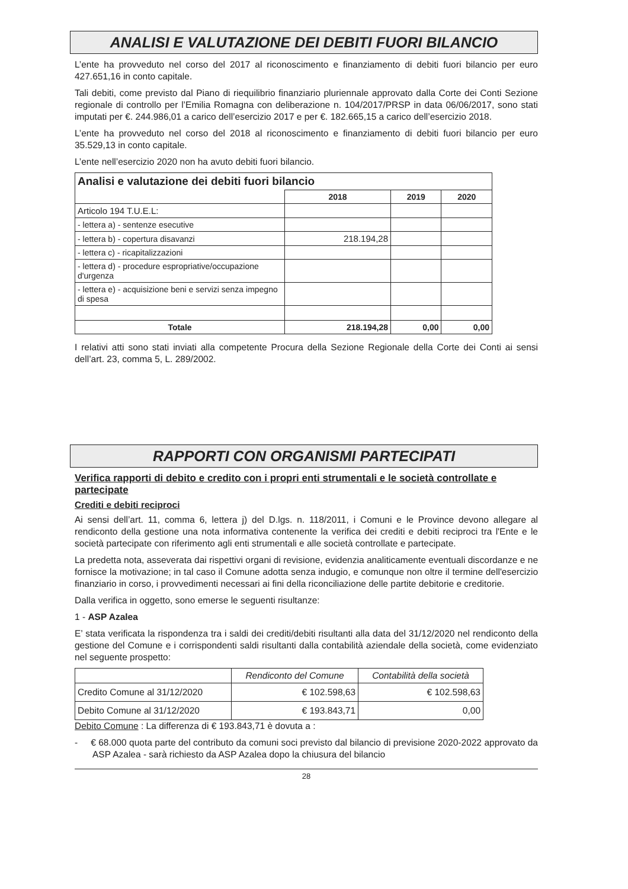ANALISI E VALUTAZIONE DEI DEBITI FUORI BILANCIO
L’ente ha provveduto nel corso del 2017 al riconoscimento e finanziamento di debiti fuori bilancio per euro 427.651,16 in conto capitale.
Tali debiti, come previsto dal Piano di riequilibrio finanziario pluriennale approvato dalla Corte dei Conti Sezione regionale di controllo per l’Emilia Romagna con deliberazione n. 104/2017/PRSP in data 06/06/2017, sono stati imputati per €. 244.986,01 a carico dell’esercizio 2017 e per €. 182.665,15 a carico dell’esercizio 2018.
L’ente ha provveduto nel corso del 2018 al riconoscimento e finanziamento di debiti fuori bilancio per euro 35.529,13 in conto capitale.
L’ente nell’esercizio 2020 non ha avuto debiti fuori bilancio.
| Analisi e valutazione dei debiti fuori bilancio | | | |
| --- | --- | --- | --- |
| | 2018 | 2019 | 2020 |
| Articolo 194 T.U.E.L: | | | |
| - lettera a) - sentenze esecutive | | | |
| - lettera b) - copertura disavanzi | 218.194,28 | | |
| - lettera c) - ricapitalizzazioni | | | |
| - lettera d) - procedure espropriative/occupazione d'urgenza | | | |
| - lettera e) - acquisizione beni e servizi senza impegno di spesa | | | |
| Totale | 218.194,28 | 0,00 | 0,00 |
I relativi atti sono stati inviati alla competente Procura della Sezione Regionale della Corte dei Conti ai sensi dell’art. 23, comma 5, L. 289/2002.
RAPPORTI CON ORGANISMI PARTECIPATI
Verifica rapporti di debito e credito con i propri enti strumentali e le società controllate e partecipate
Crediti e debiti reciproci
Ai sensi dell’art. 11, comma 6, lettera j) del D.lgs. n. 118/2011, i Comuni e le Province devono allegare al rendiconto della gestione una nota informativa contenente la verifica dei crediti e debiti reciproci tra l'Ente e le società partecipate con riferimento agli enti strumentali e alle società controllate e partecipate.
La predetta nota, asseverata dai rispettivi organi di revisione, evidenzia analiticamente eventuali discordanze e ne fornisce la motivazione; in tal caso il Comune adotta senza indugio, e comunque non oltre il termine dell'esercizio finanziario in corso, i provvedimenti necessari ai fini della riconciliazione delle partite debitorie e creditorie.
Dalla verifica in oggetto, sono emerse le seguenti risultanze:
1 - ASP Azalea
E’ stata verificata la rispondenza tra i saldi dei crediti/debiti risultanti alla data del 31/12/2020 nel rendiconto della gestione del Comune e i corrispondenti saldi risultanti dalla contabilità aziendale della società, come evidenziato nel seguente prospetto:
| | Rendiconto del Comune | Contabilità della società |
| Credito Comune al 31/12/2020 | € 102.598,63 | € 102.598,63 |
| Debito Comune al 31/12/2020 | € 193.843,71 | 0,00 |
Debito Comune : La differenza di € 193.843,71 è dovuta a :
- € 68.000 quota parte del contributo da comuni soci previsto dal bilancio di previsione 2020-2022 approvato da ASP Azalea - sarà richiesto da ASP Azalea dopo la chiusura del bilancio
28